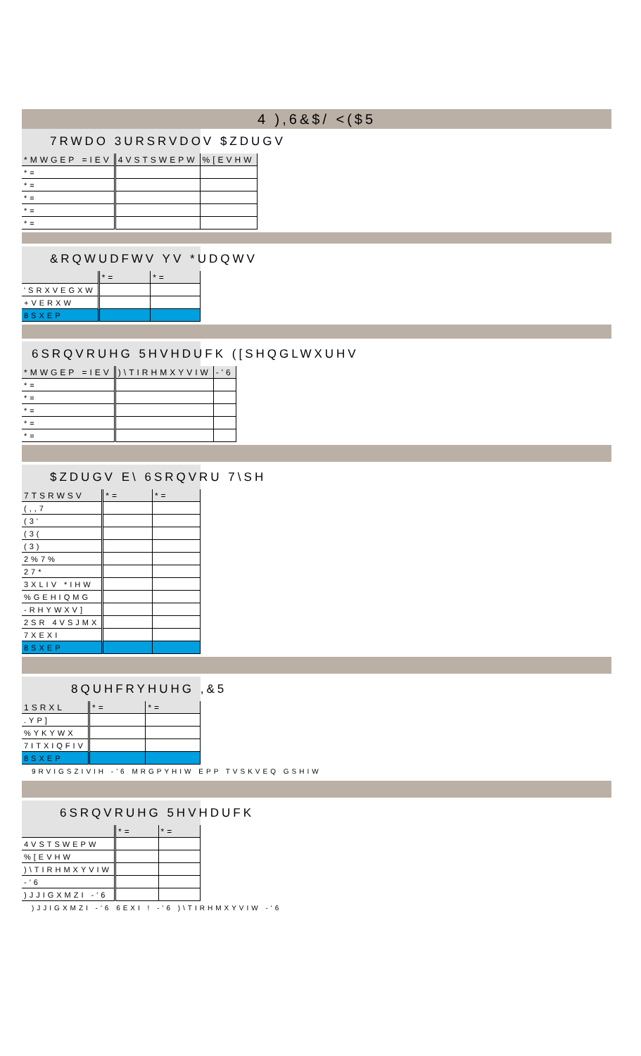4 ),6&$/ <($5
7RWDO 3URSRVDOV $ZDUGV
| *MWGEP =IEV | 4VSTSWEPW | %[EVHW |
| --- | --- | --- |
| *= | | |
| *= | | |
| *= | | |
| *= | | |
| *= | | |
&RQWUDFWV YV *UDQWV
| | *= | *= |
| --- | --- | --- |
| 'SRXVEGXW | | |
| +VERXW | | |
| 8SXEP | | |
6SRQVRUHG 5HVHDUFK ([SHQGLWXUHV
| *MWGEP =IEV | )\TIRHMXYVIW | -'6 |
| --- | --- | --- |
| *= | | |
| *= | | |
| *= | | |
| *= | | |
| *= | | |
$ZDUGV E\ 6SRQVRU 7\SH
| 7TSRWSV | *= | *= |
| --- | --- | --- |
| (,,7 | | |
| (3' | | |
| (3( | | |
| (3) | | |
| 2%7% | | |
| 27* | | |
| 3XLIV *IHW | | |
| %GEHIQMG | | |
| -RHYWXV] | | |
| 2SR 4VSJMX | | |
| 7XEXI | | |
| 8SXEP | | |
8QUHFRYHUHG ,&5
| 1SRXL | *= | *= |
| --- | --- | --- |
| .YP] | | |
| %YKYWX | | |
| 7ITXIQFIV | | |
| 8SXEP | | |
9RVIGSZIVIH -'6 MRGPYHIW EPP TVSKVEQ GSHIW
6SRQVRUHG 5HVHDUFK
| | *= | *= |
| --- | --- | --- |
| 4VSTSWEPW | | |
| %[EVHW | | |
| )\TIRHMXYVIW | | |
| -'6 | | |
| )JJIGXMZI -'6 | | |
)JJIGXMZI -'6 6EXI ! -'6 )\TIRHMXYVIW -'6